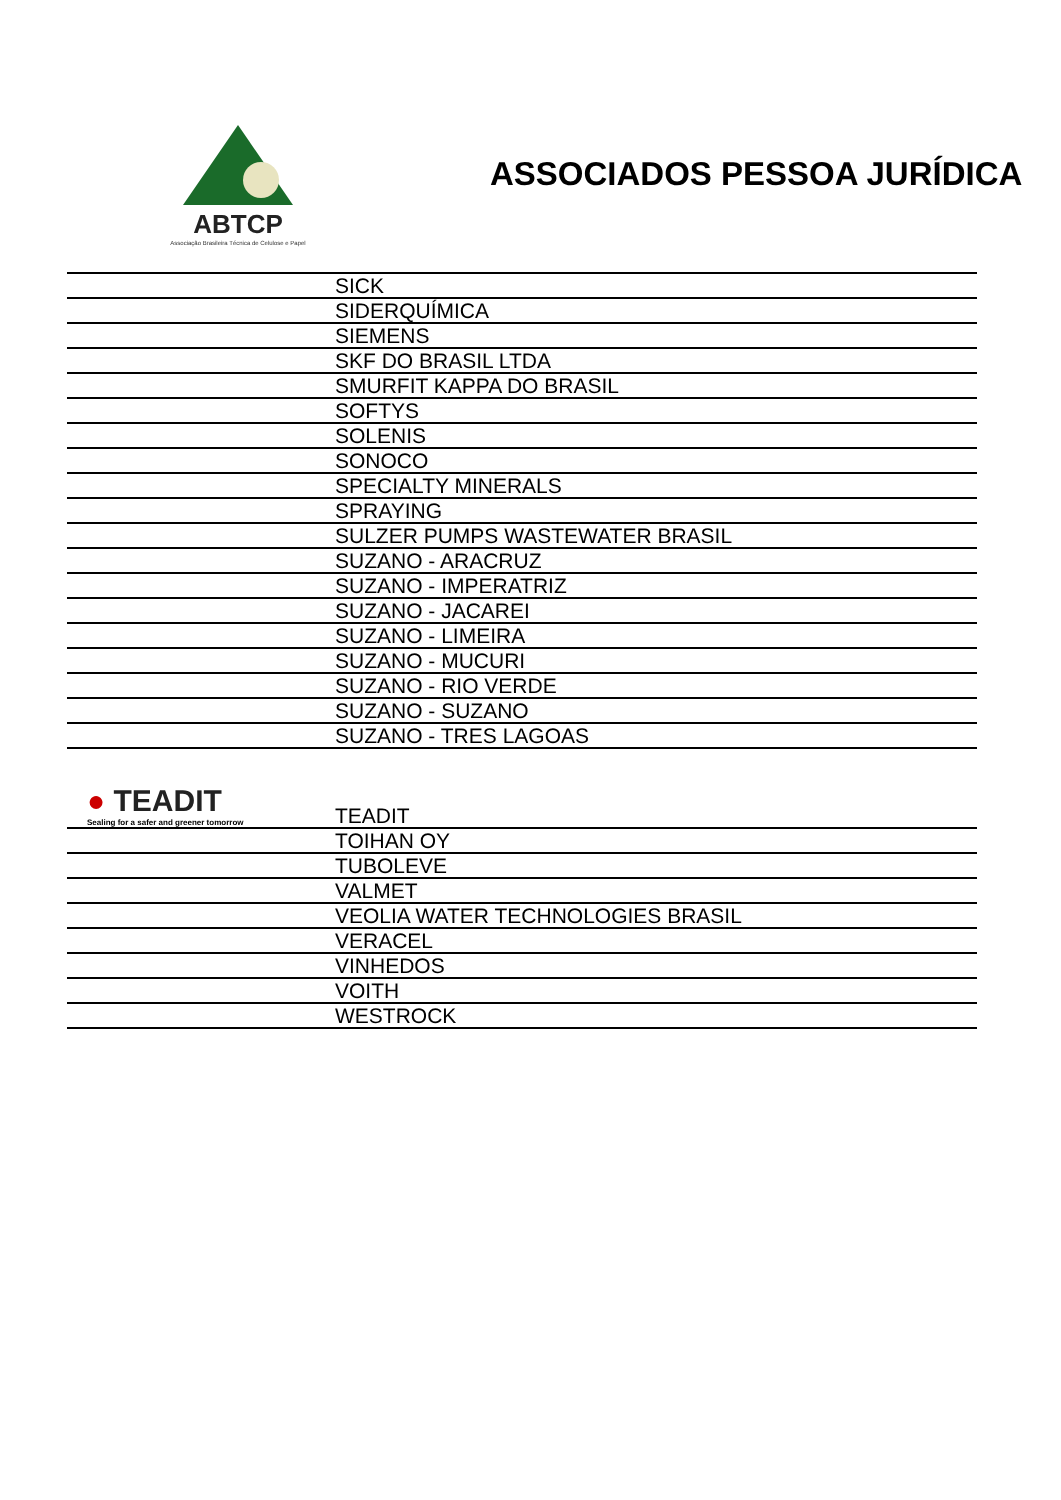ABTCP
Associação Brasileira Técnica de Celulose e Papel
ASSOCIADOS PESSOA JURÍDICA
| | SICK |
| | SIDERQUÍMICA |
| | SIEMENS |
| | SKF DO BRASIL LTDA |
| | SMURFIT KAPPA DO BRASIL |
| | SOFTYS |
| | SOLENIS |
| | SONOCO |
| | SPECIALTY MINERALS |
| | SPRAYING |
| | SULZER PUMPS WASTEWATER BRASIL |
| | SUZANO - ARACRUZ |
| | SUZANO - IMPERATRIZ |
| | SUZANO - JACAREI |
| | SUZANO - LIMEIRA |
| | SUZANO - MUCURI |
| | SUZANO - RIO VERDE |
| | SUZANO - SUZANO |
| | SUZANO - TRES LAGOAS |
| ● TEADIT Sealing for a safer and greener tomorrow | TEADIT |
| | TOIHAN OY |
| | TUBOLEVE |
| | VALMET |
| | VEOLIA WATER TECHNOLOGIES BRASIL |
| | VERACEL |
| | VINHEDOS |
| | VOITH |
| | WESTROCK |